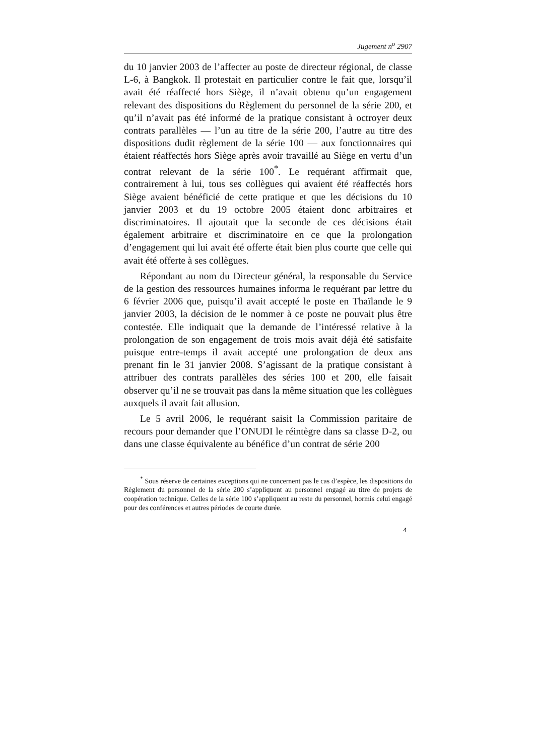Jugement n<sup>o</sup> 2907
du 10 janvier 2003 de l’affecter au poste de directeur régional, de classe L-6, à Bangkok. Il protestait en particulier contre le fait que, lorsqu’il avait été réaffecté hors Siège, il n’avait obtenu qu’un engagement relevant des dispositions du Règlement du personnel de la série 200, et qu’il n’avait pas été informé de la pratique consistant à octroyer deux contrats parallèles — l’un au titre de la série 200, l’autre au titre des dispositions dudit règlement de la série 100 — aux fonctionnaires qui étaient réaffectés hors Siège après avoir travaillé au Siège en vertu d’un contrat relevant de la série 100<sup>*</sup>. Le requérant affirmait que, contrairement à lui, tous ses collègues qui avaient été réaffectés hors Siège avaient bénéficié de cette pratique et que les décisions du 10 janvier 2003 et du 19 octobre 2005 étaient donc arbitraires et discriminatoires. Il ajoutait que la seconde de ces décisions était également arbitraire et discriminatoire en ce que la prolongation d’engagement qui lui avait été offerte était bien plus courte que celle qui avait été offerte à ses collègues.
Répondant au nom du Directeur général, la responsable du Service de la gestion des ressources humaines informa le requérant par lettre du 6 février 2006 que, puisqu’il avait accepté le poste en Thaïlande le 9 janvier 2003, la décision de le nommer à ce poste ne pouvait plus être contestée. Elle indiquait que la demande de l’intéressé relative à la prolongation de son engagement de trois mois avait déjà été satisfaite puisque entre-temps il avait accepté une prolongation de deux ans prenant fin le 31 janvier 2008. S’agissant de la pratique consistant à attribuer des contrats parallèles des séries 100 et 200, elle faisait observer qu’il ne se trouvait pas dans la même situation que les collègues auxquels il avait fait allusion.
Le 5 avril 2006, le requérant saisit la Commission paritaire de recours pour demander que l’ONUDI le réintègre dans sa classe D-2, ou dans une classe équivalente au bénéfice d’un contrat de série 200
<sup>*</sup> Sous réserve de certaines exceptions qui ne concernent pas le cas d’espèce, les dispositions du Règlement du personnel de la série 200 s’appliquent au personnel engagé au titre de projets de coopération technique. Celles de la série 100 s’appliquent au reste du personnel, hormis celui engagé pour des conférences et autres périodes de courte durée.
4